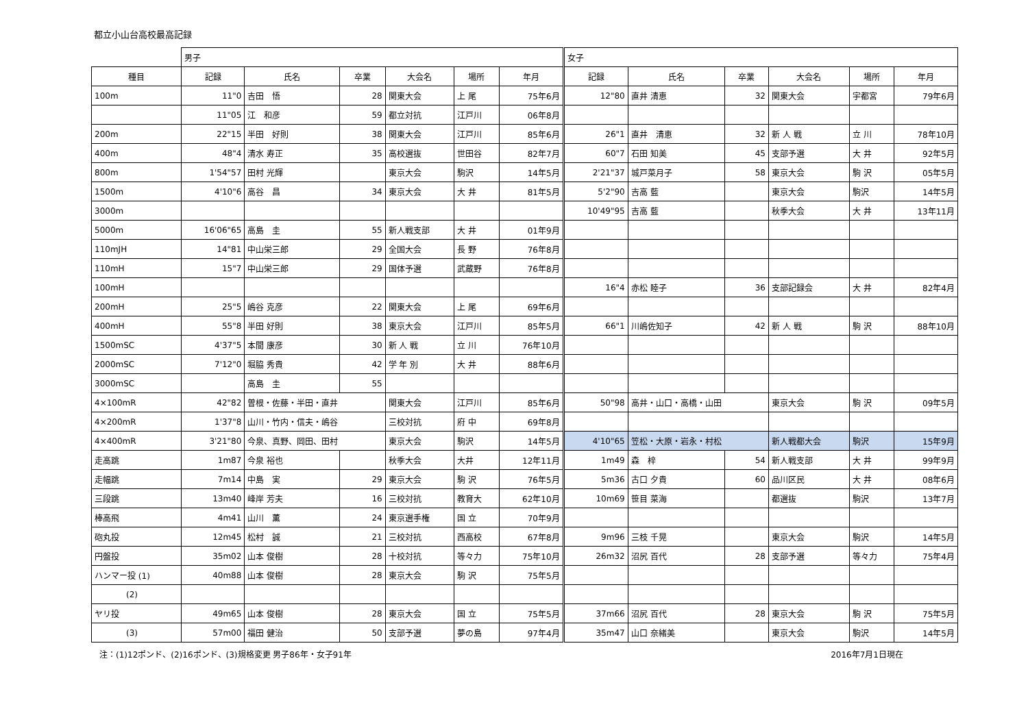都立小山台高校最高記録
| | 男子 | | | | | | 女子 | | | | | |
| 種目 | 記録 | 氏名 | 卒業 | 大会名 | 場所 | 年月 | 記録 | 氏名 | 卒業 | 大会名 | 場所 | 年月 |
| 100m | 11"0 | 吉田 悟 | 28 | 関東大会 | 上 尾 | 75年6月 | 12"80 | 直井 清恵 | 32 | 関東大会 | 宇都宮 | 79年6月 |
| | 11"05 | 江 和彦 | 59 | 都立対抗 | 江戸川 | 06年8月 | | | | | | |
| 200m | 22"15 | 半田 好則 | 38 | 関東大会 | 江戸川 | 85年6月 | 26"1 | 直井 清恵 | 32 | 新 人 戦 | 立 川 | 78年10月 |
| 400m | 48"4 | 清水 寿正 | 35 | 高校選抜 | 世田谷 | 82年7月 | 60"7 | 石田 知美 | 45 | 支部予選 | 大 井 | 92年5月 |
| 800m | 1'54"57 | 田村 光輝 | | 東京大会 | 駒沢 | 14年5月 | 2'21"37 | 城戸菜月子 | 58 | 東京大会 | 駒 沢 | 05年5月 |
| 1500m | 4'10"6 | 高谷 昌 | 34 | 東京大会 | 大 井 | 81年5月 | 5'2"90 | 吉高 藍 | | 東京大会 | 駒沢 | 14年5月 |
| 3000m | | | | | | | 10'49"95 | 吉高 藍 | | 秋季大会 | 大 井 | 13年11月 |
| 5000m | 16'06"65 | 高島 圭 | 55 | 新人戦支部 | 大 井 | 01年9月 | | | | | | |
| 110mJH | 14"81 | 中山栄三郎 | 29 | 全国大会 | 長 野 | 76年8月 | | | | | | |
| 110mH | 15"7 | 中山栄三郎 | 29 | 国体予選 | 武蔵野 | 76年8月 | | | | | | |
| 100mH | | | | | | | 16"4 | 赤松 睦子 | 36 | 支部記録会 | 大 井 | 82年4月 |
| 200mH | 25"5 | 嶋谷 克彦 | 22 | 関東大会 | 上 尾 | 69年6月 | | | | | | |
| 400mH | 55"8 | 半田 好則 | 38 | 東京大会 | 江戸川 | 85年5月 | 66"1 | 川嶋佐知子 | 42 | 新 人 戦 | 駒 沢 | 88年10月 |
| 1500mSC | 4'37"5 | 本間 康彦 | 30 | 新 人 戦 | 立 川 | 76年10月 | | | | | | |
| 2000mSC | 7'12"0 | 堀脇 秀貴 | 42 | 学 年 別 | 大 井 | 88年6月 | | | | | | |
| 3000mSC | | 高島 圭 | 55 | | | | | | | | | |
| 4×100mR | 42"82 | 曽根・佐藤・半田・直井 | | 関東大会 | 江戸川 | 85年6月 | 50"98 | 高井・山口・高橋・山田 | | 東京大会 | 駒 沢 | 09年5月 |
| 4×200mR | 1'37"8 | 山川・竹内・信夫・嶋谷 | | 三校対抗 | 府 中 | 69年8月 | | | | | | |
| 4×400mR | 3'21"80 | 今泉、真野、岡田、田村 | | 東京大会 | 駒沢 | 14年5月 | 4'10"65 | 笠松・大原・岩永・村松 | | 新人戦都大会 | 駒沢 | 15年9月 |
| 走高跳 | 1m87 | 今泉 裕也 | | 秋季大会 | 大井 | 12年11月 | 1m49 | 森 梓 | 54 | 新人戦支部 | 大 井 | 99年9月 |
| 走幅跳 | 7m14 | 中島 実 | 29 | 東京大会 | 駒 沢 | 76年5月 | 5m36 | 古口 夕貴 | 60 | 品川区民 | 大 井 | 08年6月 |
| 三段跳 | 13m40 | 峰岸 芳夫 | 16 | 三校対抗 | 教育大 | 62年10月 | 10m69 | 笹目 菜海 | | 都選抜 | 駒沢 | 13年7月 |
| 棒高飛 | 4m41 | 山川 薫 | 24 | 東京選手権 | 国 立 | 70年9月 | | | | | | |
| 砲丸投 | 12m45 | 松村 誠 | 21 | 三校対抗 | 西高校 | 67年8月 | 9m96 | 三枝 千晃 | | 東京大会 | 駒沢 | 14年5月 |
| 円盤投 | 35m02 | 山本 俊樹 | 28 | 十校対抗 | 等々力 | 75年10月 | 26m32 | 沼尻 百代 | 28 | 支部予選 | 等々力 | 75年4月 |
| ハンマー投 (1) | 40m88 | 山本 俊樹 | 28 | 東京大会 | 駒 沢 | 75年5月 | | | | | | |
| (2) | | | | | | | | | | | | |
| ヤリ投 | 49m65 | 山本 俊樹 | 28 | 東京大会 | 国 立 | 75年5月 | 37m66 | 沼尻 百代 | 28 | 東京大会 | 駒 沢 | 75年5月 |
| (3) | 57m00 | 福田 健治 | 50 | 支部予選 | 夢の島 | 97年4月 | 35m47 | 山口 奈緒美 | | 東京大会 | 駒沢 | 14年5月 |
注：(1)12ポンド、(2)16ポンド、(3)規格変更 男子86年・女子91年 2016年7月1日現在